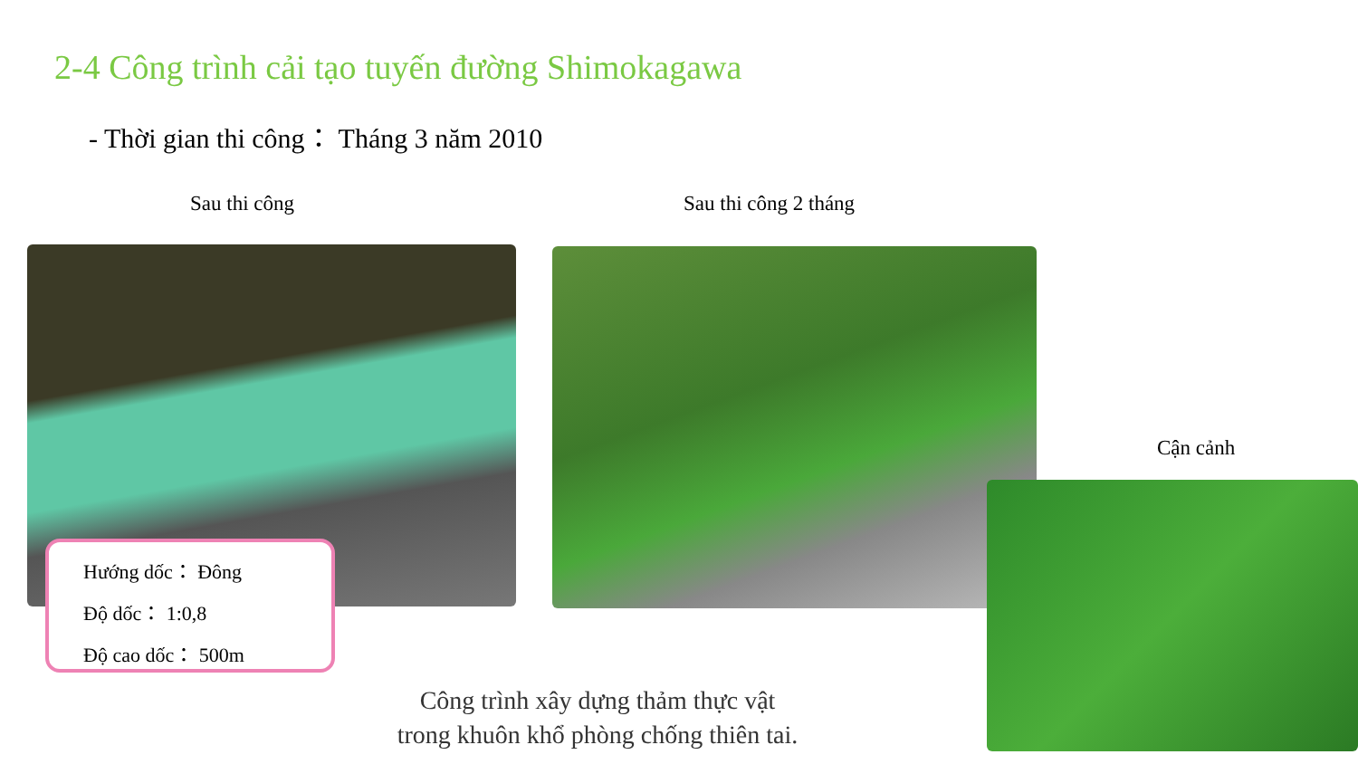2-4 Công trình cải tạo tuyến đường Shimokagawa
- Thời gian thi công： Tháng 3 năm 2010
Sau thi công Sau thi công 2 tháng
Cận cảnh
Hướng dốc： Đông
Độ dốc： 1:0,8
Độ cao dốc： 500m
Công trình xây dựng thảm thực vật
trong khuôn khổ phòng chống thiên tai.